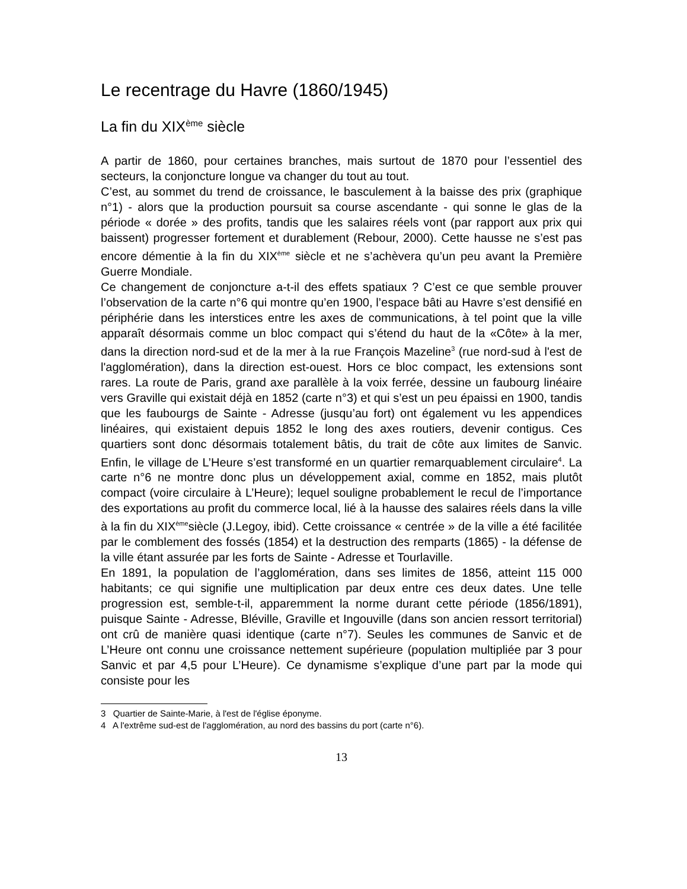Le recentrage du Havre (1860/1945)
La fin du XIX<sup>ème</sup> siècle
A partir de 1860, pour certaines branches, mais surtout de 1870 pour l’essentiel des secteurs, la conjoncture longue va changer du tout au tout.
C’est, au sommet du trend de croissance, le basculement à la baisse des prix (graphique n°1) - alors que la production poursuit sa course ascendante - qui sonne le glas de la période « dorée » des profits, tandis que les salaires réels vont (par rapport aux prix qui baissent) progresser fortement et durablement (Rebour, 2000). Cette hausse ne s’est pas encore démentie à la fin du XIX<sup>ème</sup> siècle et ne s’achèvera qu’un peu avant la Première Guerre Mondiale.
Ce changement de conjoncture a-t-il des effets spatiaux ? C’est ce que semble prouver l’observation de la carte n°6 qui montre qu’en 1900, l’espace bâti au Havre s’est densifié en périphérie dans les interstices entre les axes de communications, à tel point que la ville apparaît désormais comme un bloc compact qui s’étend du haut de la «Côte» à la mer, dans la direction nord-sud et de la mer à la rue François Mazeline<sup>3</sup> (rue nord-sud à l'est de l'agglomération), dans la direction est-ouest. Hors ce bloc compact, les extensions sont rares. La route de Paris, grand axe parallèle à la voix ferrée, dessine un faubourg linéaire vers Graville qui existait déjà en 1852 (carte n°3) et qui s’est un peu épaissi en 1900, tandis que les faubourgs de Sainte - Adresse (jusqu’au fort) ont également vu les appendices linéaires, qui existaient depuis 1852 le long des axes routiers, devenir contigus. Ces quartiers sont donc désormais totalement bâtis, du trait de côte aux limites de Sanvic. Enfin, le village de L’Heure s’est transformé en un quartier remarquablement circulaire<sup>4</sup>. La carte n°6 ne montre donc plus un développement axial, comme en 1852, mais plutôt compact (voire circulaire à L’Heure); lequel souligne probablement le recul de l’importance des exportations au profit du commerce local, lié à la hausse des salaires réels dans la ville à la fin du XIX<sup>ème</sup>siècle (J.Legoy, ibid). Cette croissance « centrée » de la ville a été facilitée par le comblement des fossés (1854) et la destruction des remparts (1865) - la défense de la ville étant assurée par les forts de Sainte - Adresse et Tourlaville.
En 1891, la population de l’agglomération, dans ses limites de 1856, atteint 115 000 habitants; ce qui signifie une multiplication par deux entre ces deux dates. Une telle progression est, semble-t-il, apparemment la norme durant cette période (1856/1891), puisque Sainte - Adresse, Bléville, Graville et Ingouville (dans son ancien ressort territorial) ont crû de manière quasi identique (carte n°7). Seules les communes de Sanvic et de L’Heure ont connu une croissance nettement supérieure (population multipliée par 3 pour Sanvic et par 4,5 pour L’Heure). Ce dynamisme s’explique d’une part par la mode qui consiste pour les
3 Quartier de Sainte-Marie, à l'est de l'église éponyme.
4 A l'extrême sud-est de l'agglomération, au nord des bassins du port (carte n°6).
13